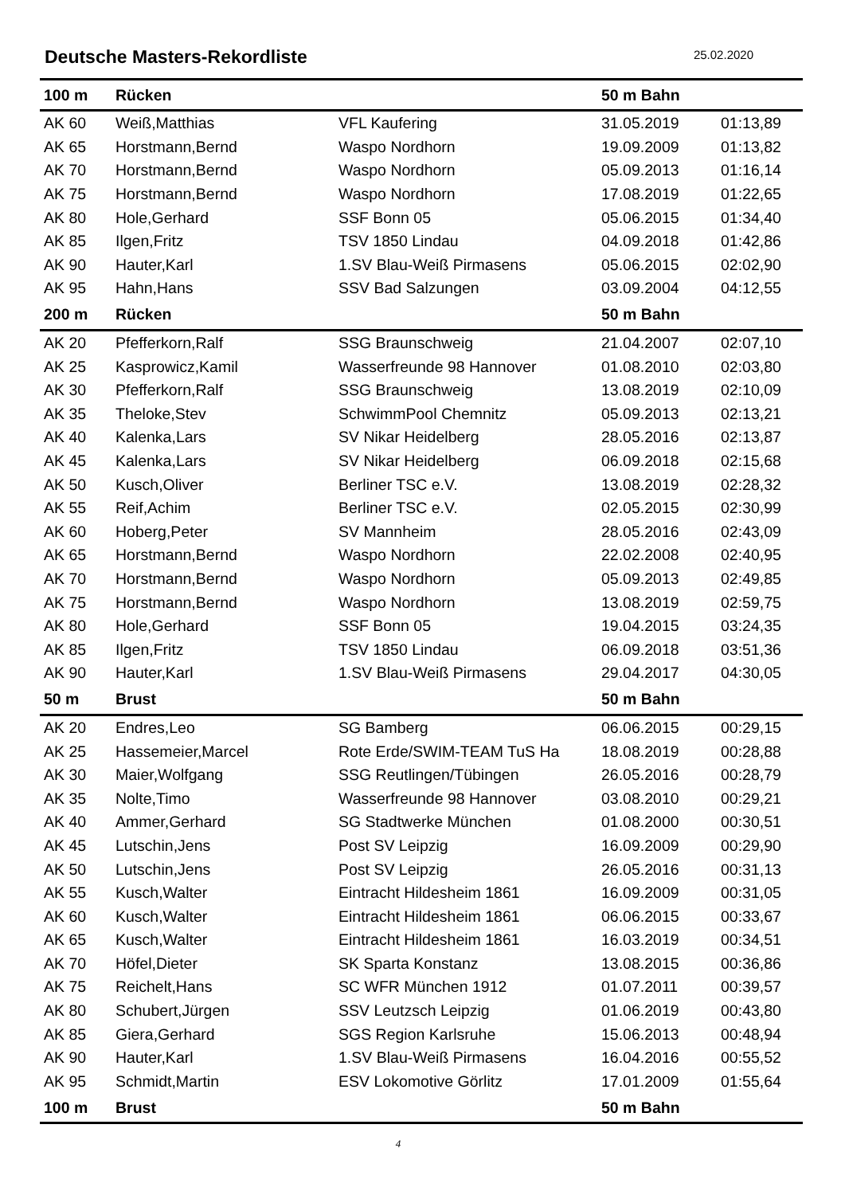Deutsche Masters-Rekordliste
25.02.2020
| 100 m | Rücken | | 50 m Bahn | |
| AK 60 | Weiß,Matthias | VFL Kaufering | 31.05.2019 | 01:13,89 |
| AK 65 | Horstmann,Bernd | Waspo Nordhorn | 19.09.2009 | 01:13,82 |
| AK 70 | Horstmann,Bernd | Waspo Nordhorn | 05.09.2013 | 01:16,14 |
| AK 75 | Horstmann,Bernd | Waspo Nordhorn | 17.08.2019 | 01:22,65 |
| AK 80 | Hole,Gerhard | SSF Bonn 05 | 05.06.2015 | 01:34,40 |
| AK 85 | Ilgen,Fritz | TSV 1850 Lindau | 04.09.2018 | 01:42,86 |
| AK 90 | Hauter,Karl | 1.SV Blau-Weiß Pirmasens | 05.06.2015 | 02:02,90 |
| AK 95 | Hahn,Hans | SSV Bad Salzungen | 03.09.2004 | 04:12,55 |
| 200 m | Rücken | | 50 m Bahn | |
| AK 20 | Pfefferkorn,Ralf | SSG Braunschweig | 21.04.2007 | 02:07,10 |
| AK 25 | Kasprowicz,Kamil | Wasserfreunde 98 Hannover | 01.08.2010 | 02:03,80 |
| AK 30 | Pfefferkorn,Ralf | SSG Braunschweig | 13.08.2019 | 02:10,09 |
| AK 35 | Theloke,Stev | SchwimmPool Chemnitz | 05.09.2013 | 02:13,21 |
| AK 40 | Kalenka,Lars | SV Nikar Heidelberg | 28.05.2016 | 02:13,87 |
| AK 45 | Kalenka,Lars | SV Nikar Heidelberg | 06.09.2018 | 02:15,68 |
| AK 50 | Kusch,Oliver | Berliner TSC e.V. | 13.08.2019 | 02:28,32 |
| AK 55 | Reif,Achim | Berliner TSC e.V. | 02.05.2015 | 02:30,99 |
| AK 60 | Hoberg,Peter | SV Mannheim | 28.05.2016 | 02:43,09 |
| AK 65 | Horstmann,Bernd | Waspo Nordhorn | 22.02.2008 | 02:40,95 |
| AK 70 | Horstmann,Bernd | Waspo Nordhorn | 05.09.2013 | 02:49,85 |
| AK 75 | Horstmann,Bernd | Waspo Nordhorn | 13.08.2019 | 02:59,75 |
| AK 80 | Hole,Gerhard | SSF Bonn 05 | 19.04.2015 | 03:24,35 |
| AK 85 | Ilgen,Fritz | TSV 1850 Lindau | 06.09.2018 | 03:51,36 |
| AK 90 | Hauter,Karl | 1.SV Blau-Weiß Pirmasens | 29.04.2017 | 04:30,05 |
| 50 m | Brust | | 50 m Bahn | |
| AK 20 | Endres,Leo | SG Bamberg | 06.06.2015 | 00:29,15 |
| AK 25 | Hassemeier,Marcel | Rote Erde/SWIM-TEAM TuS Ha | 18.08.2019 | 00:28,88 |
| AK 30 | Maier,Wolfgang | SSG Reutlingen/Tübingen | 26.05.2016 | 00:28,79 |
| AK 35 | Nolte,Timo | Wasserfreunde 98 Hannover | 03.08.2010 | 00:29,21 |
| AK 40 | Ammer,Gerhard | SG Stadtwerke München | 01.08.2000 | 00:30,51 |
| AK 45 | Lutschin,Jens | Post SV Leipzig | 16.09.2009 | 00:29,90 |
| AK 50 | Lutschin,Jens | Post SV Leipzig | 26.05.2016 | 00:31,13 |
| AK 55 | Kusch,Walter | Eintracht Hildesheim 1861 | 16.09.2009 | 00:31,05 |
| AK 60 | Kusch,Walter | Eintracht Hildesheim 1861 | 06.06.2015 | 00:33,67 |
| AK 65 | Kusch,Walter | Eintracht Hildesheim 1861 | 16.03.2019 | 00:34,51 |
| AK 70 | Höfel,Dieter | SK Sparta Konstanz | 13.08.2015 | 00:36,86 |
| AK 75 | Reichelt,Hans | SC WFR München 1912 | 01.07.2011 | 00:39,57 |
| AK 80 | Schubert,Jürgen | SSV Leutzsch Leipzig | 01.06.2019 | 00:43,80 |
| AK 85 | Giera,Gerhard | SGS Region Karlsruhe | 15.06.2013 | 00:48,94 |
| AK 90 | Hauter,Karl | 1.SV Blau-Weiß Pirmasens | 16.04.2016 | 00:55,52 |
| AK 95 | Schmidt,Martin | ESV Lokomotive Görlitz | 17.01.2009 | 01:55,64 |
| 100 m | Brust | | 50 m Bahn | |
4